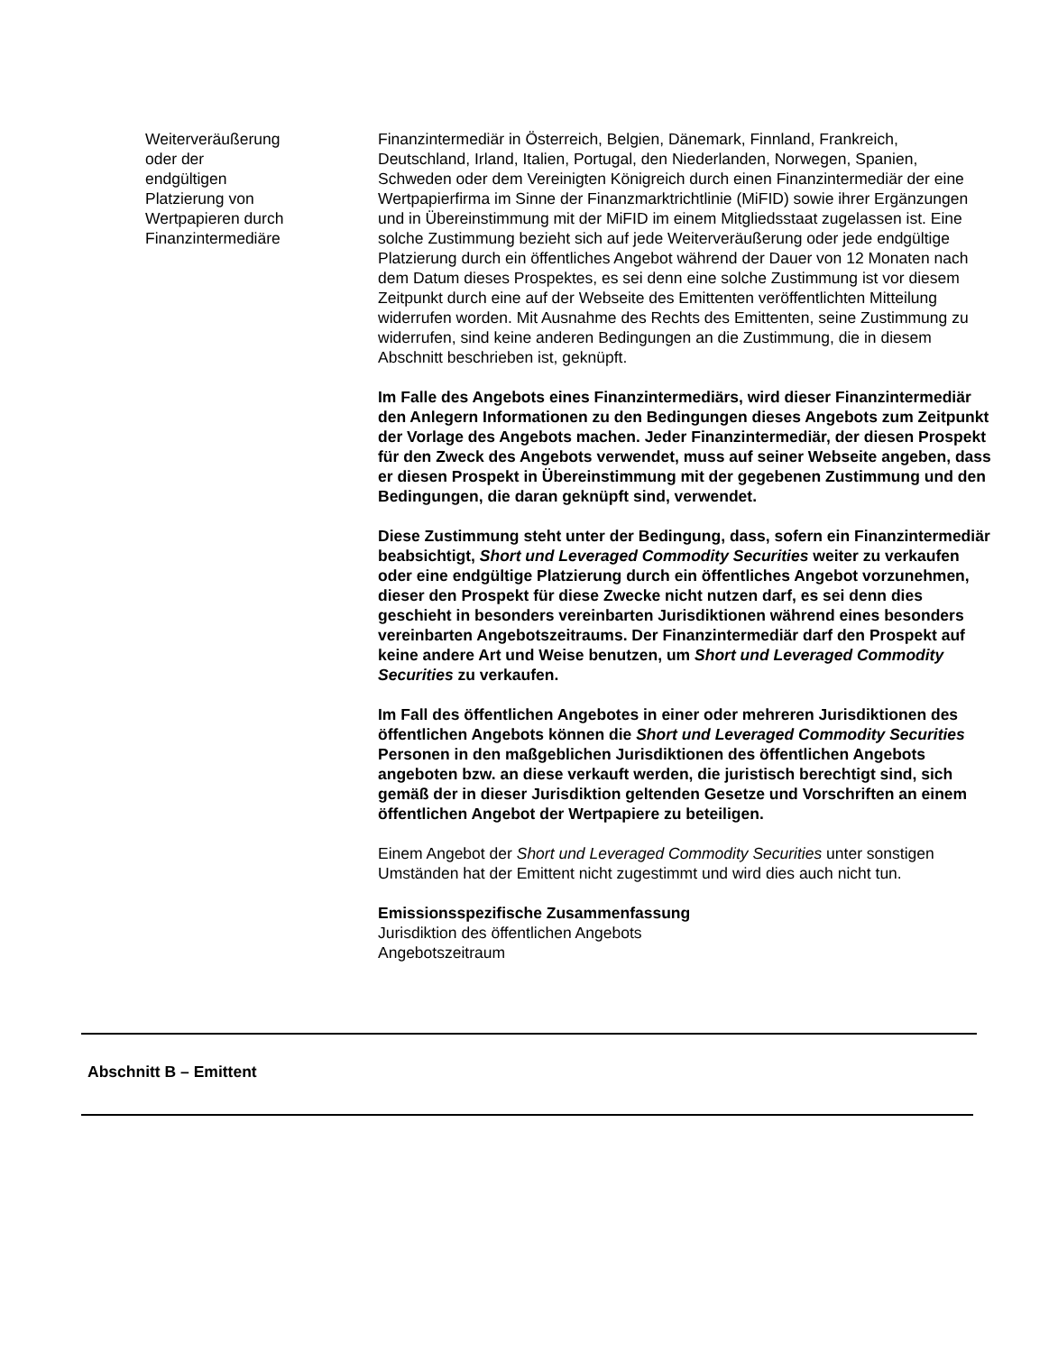Weiterveräußerung
oder der
endgültigen
Platzierung von
Wertpapieren durch
Finanzintermediäre
Finanzintermediär in Österreich, Belgien, Dänemark, Finnland, Frankreich, Deutschland, Irland, Italien, Portugal, den Niederlanden, Norwegen, Spanien, Schweden oder dem Vereinigten Königreich durch einen Finanzintermediär der eine Wertpapierfirma im Sinne der Finanzmarktrichtlinie (MiFID) sowie ihrer Ergänzungen und in Übereinstimmung mit der MiFID im einem Mitgliedsstaat zugelassen ist. Eine solche Zustimmung bezieht sich auf jede Weiterveräußerung oder jede endgültige Platzierung durch ein öffentliches Angebot während der Dauer von 12 Monaten nach dem Datum dieses Prospektes, es sei denn eine solche Zustimmung ist vor diesem Zeitpunkt durch eine auf der Webseite des Emittenten veröffentlichten Mitteilung widerrufen worden. Mit Ausnahme des Rechts des Emittenten, seine Zustimmung zu widerrufen, sind keine anderen Bedingungen an die Zustimmung, die in diesem Abschnitt beschrieben ist, geknüpft.
Im Falle des Angebots eines Finanzintermediärs, wird dieser Finanzintermediär den Anlegern Informationen zu den Bedingungen dieses Angebots zum Zeitpunkt der Vorlage des Angebots machen. Jeder Finanzintermediär, der diesen Prospekt für den Zweck des Angebots verwendet, muss auf seiner Webseite angeben, dass er diesen Prospekt in Übereinstimmung mit der gegebenen Zustimmung und den Bedingungen, die daran geknüpft sind, verwendet.
Diese Zustimmung steht unter der Bedingung, dass, sofern ein Finanzintermediär beabsichtigt, Short und Leveraged Commodity Securities weiter zu verkaufen oder eine endgültige Platzierung durch ein öffentliches Angebot vorzunehmen, dieser den Prospekt für diese Zwecke nicht nutzen darf, es sei denn dies geschieht in besonders vereinbarten Jurisdiktionen während eines besonders vereinbarten Angebotszeitraums. Der Finanzintermediär darf den Prospekt auf keine andere Art und Weise benutzen, um Short und Leveraged Commodity Securities zu verkaufen.
Im Fall des öffentlichen Angebotes in einer oder mehreren Jurisdiktionen des öffentlichen Angebots können die Short und Leveraged Commodity Securities Personen in den maßgeblichen Jurisdiktionen des öffentlichen Angebots angeboten bzw. an diese verkauft werden, die juristisch berechtigt sind, sich gemäß der in dieser Jurisdiktion geltenden Gesetze und Vorschriften an einem öffentlichen Angebot der Wertpapiere zu beteiligen.
Einem Angebot der Short und Leveraged Commodity Securities unter sonstigen Umständen hat der Emittent nicht zugestimmt und wird dies auch nicht tun.
Emissionsspezifische Zusammenfassung
Jurisdiktion des öffentlichen Angebots
Angebotszeitraum
Abschnitt B – Emittent